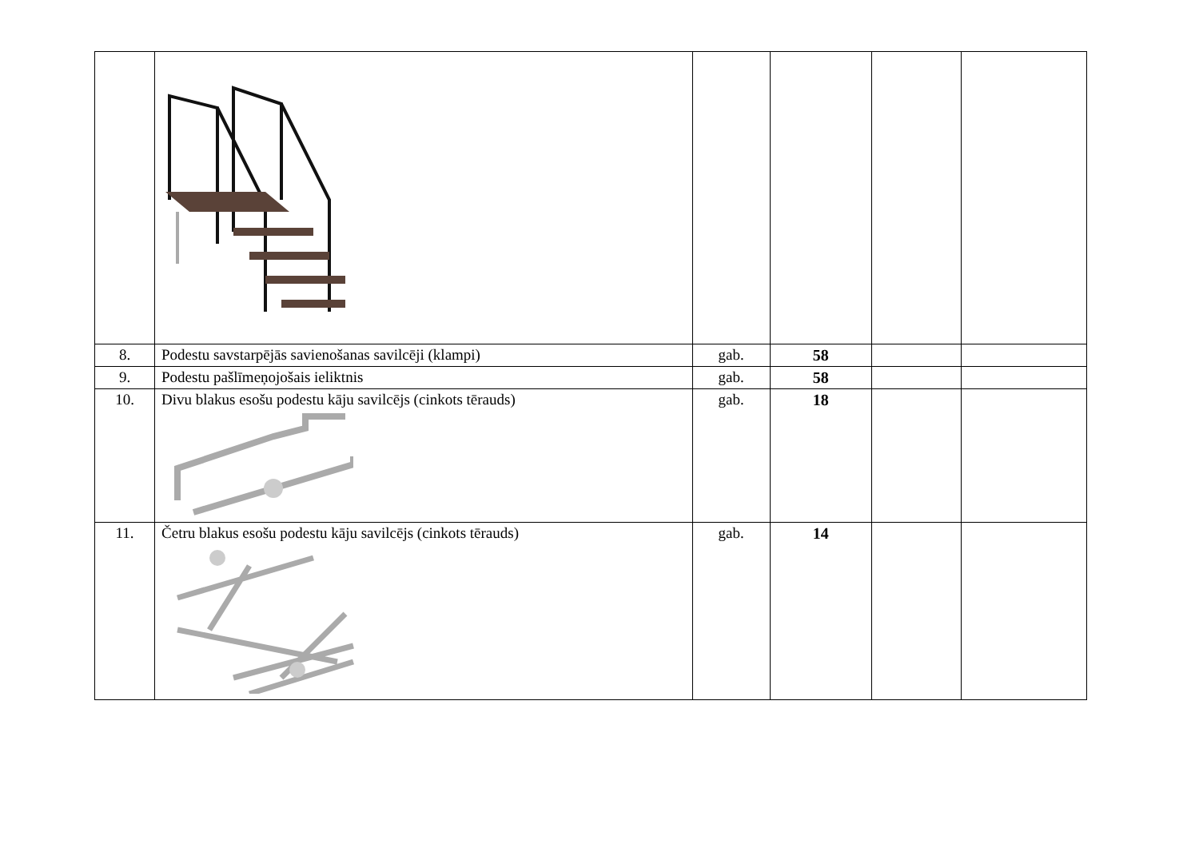| 8. | Podestu savstarpējās savienošanas savilcēji (klampi) | gab. | 58 | | |
| 9. | Podestu pašlīmeņojošais ieliktnis | gab. | 58 | | |
| 10. | Divu blakus esošu podestu kāju savilcējs (cinkots tērauds) | gab. | 18 | | |
| 11. | Četru blakus esošu podestu kāju savilcējs (cinkots tērauds) | gab. | 14 | | |